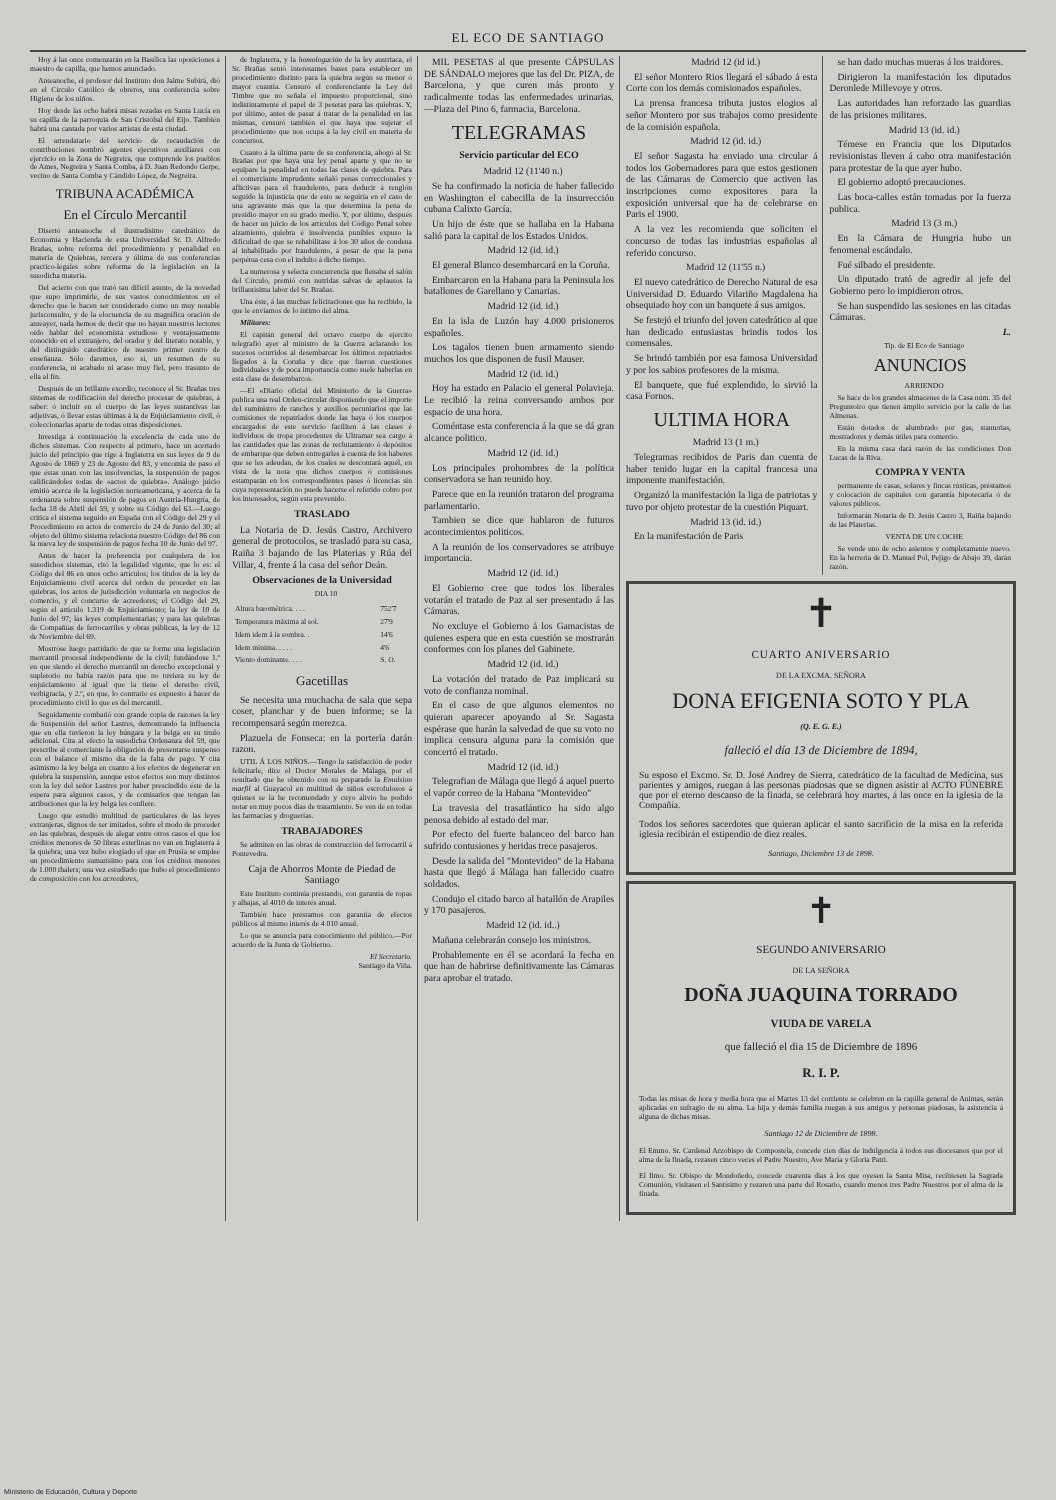EL ECO DE SANTIAGO
Hoy á las once comenzarán en la Basílica las oposiciones á maestro de capilla, que hemos anunciado.
Anteanoche, el profesor del Instituto don Jaime Subirá, dió en el Círculo Católico de obreros, una conferencia sobre Higiene de los niños.
Hoy desde las ocho habrá misas rezadas en Santa Lucía en su capilla de la parroquia de San Cristóbal del Eijo. También habrá una cantada por varios artistas de esta ciudad.
El arrendatario del servicio de recaudación de contribuciones nombró agentes ejecutivos auxiliares con ejercicio en la Zona de Negreira, que comprende los pueblos de Ames, Negreira y Santa Comba, á D. Juan Redondo Gerpe, vecino de Santa Comba y Cándido López, de Negreira.
TRIBUNA ACADÉMICA
En el Círculo Mercantil
Disertó anteanoche el ilustradísimo catedrático de Economía y Hacienda de esta Universidad Sr. D. Alfredo Brañas, sobre reforma del procedimiento y penalidad en materia de Quiebras, tercera y última de sus conferencias practico-legales sobre reforma de la legislación en la susodicha materia.
Del acierto con que trató tan difícil asunto, de la novedad que supo imprimirle, de sus vastos conocimientos en el derecho que le hacen ser considerado como un muy notable jurisconsulto, y de la elocuencia de su magnífica oración de anteayer, nada hemos de decir que no hayan nuestros lectores oído hablar del economista estudioso y ventajosamente conocido en el extranjero, del orador y del literato notable, y del distinguido catedrático de nuestro primer centro de enseñanza. Sólo daremos, eso sí, un resumen de su conferencia, ni acabado ni acaso muy fiel, pero trasunto de ella al fin.
Después de un brillante exordio, reconoce el Sr. Brañas tres sistemas de codificación del derecho procesar de quiebras, á saber: ó incluir en el cuerpo de las leyes sustantivas las adjetivas, ó llevar estas últimas á la de Enjuiciamiento civil, ó coleccionarlas aparte de todas otras disposiciones.
Investiga á continuación la excelencia de cada uno de dichos sistemas. Con respecto al primero, hace un acertado juicio del principio que rige á Inglaterra en sus leyes de 9 de Agosto de 1869 y 23 de Agosto del 83, y encomia de paso el que éstas unan con las insolvencias, la suspensión de pagos calificándoles todas de «actos de quiebra». Análogo juicio emitió acerca de la legislación norteamericana, y acerca de la ordenanza sobre suspensión de pagos en Austria-Hungría, de fecha 18 de Abril del 59, y sobre su Código del 63.—Luego critica el sistema seguido en España con el Código del 29 y el Procedimiento en actos de comercio de 24 de Junio del 30; al objeto del último sistema relaciona nuestro Código del 86 con la nueva ley de suspensión de pagos fecha 10 de Junio del 97.
Antes de hacer la preferencia por cualquiera de los susodichos sistemas, citó la legalidad vigente, que lo es: el Código del 86 en unos ocho artículos; los títulos de la ley de Enjuiciamiento civil acerca del orden de proceder en las quiebras, los actos de jurisdicción voluntaria en negocios de comercio, y el concurso de acreedores; el Código del 29, según el artículo 1.319 de Enjuiciamiento; la ley de 10 de Junio del 97; las leyes complementarias; y para las quiebras de Compañías de ferrocarriles y obras públicas, la ley de 12 de Noviembre del 69.
Mostróse luego partidario de que se forme una legislación mercantil procesal independiente de la civil; fundándose 1.º en que siendo el derecho mercantil un derecho excepcional y supletorio no había razón para que no tuviera su ley de enjuiciamiento al igual que la tiene el derecho civil, verbigracia, y 2.º, en que, lo contrario es expuesto á hacer de procedimiento civil lo que es del mercantil.
Seguidamente combatió con grande copia de razones la ley de Suspensión del señor Lastres, demostrando la influencia que en ella tuvieron la ley húngara y la belga en su título adicional. Cita al efecto la susodicha Ordenanza del 59, que prescribe al comerciante la obligación de presentarse suspenso con el balance el mismo día de la falta de pago. Y cita asimismo la ley belga en cuanto á los efectos de degenerar en quiebra la suspensión, aunque estos efectos son muy distintos con la ley del señor Lastres por haber prescindido éste de la espera para algunos casos, y de comisarios que tengan las atribuciones que la ley belga les confiere.
Luego que estudió multitud de particulares de las leyes extranjeras, dignos de ser imitados, sobre el modo de proceder en las quiebras, después de alegar entre otros casos el que los créditos menores de 50 libras esterlinas no van en Inglaterra á la quiebra; una vez hubo elogiado el que en Prusia se emplee un procedimiento sumarísimo para con los créditos menores de 1.000 thalers; una vez estudiado que hubo el procedimiento de composición con los acreedores,
de Inglaterra, y la homologación de la ley austriaca, el Sr. Brañas sentó interesantes bases para establecer un procedimiento distinto para la quiebra según su menor ó mayor cuantía. Censuró el conferenciante la Ley del Timbre que no señala el impuesto proporcional, sinó indistintamente el papel de 3 pesetas para las quiebras. Y, por último, antes de pasar á tratar de la penalidad en las mismas, censuró también el que haya que sujetar el procedimiento que nos ocupa á la ley civil en materia de concursos.
Cuanto á la última parte de su conferencia, abogó al Sr. Brañas por que haya una ley penal aparte y que no se equipare la penalidad en todas las clases de quiebra. Para el comerciante imprudente señaló penas correccionales y aflictivas para el fraudulento, para deducir á renglón seguido la injusticia que de esto se seguiría en el caso de una agravante más que la que determina la pena de presidio mayor en su grado medio. Y, por último, después de hacer un juicio de los artículos del Código Penal sobre alzamiento, quiebra é insolvencia punibles expuso la dificultad de que se rehabilitase á los 30 años de condena al inhabilitado por fraudulento, á pesar de que la pena perpétua cesa con el indulto á dicho tiempo.
La numerosa y selecta concurrencia que llenaba el salón del Círculo, premió con nutridas salvas de aplausos la brillantísima labor del Sr. Brañas.
Una éste, á las muchas felicitaciones que ha recibido, la que le enviamos de lo íntimo del alma.
Militares:
El capitán general del octavo cuerpo de ejercito telegrafió ayer al ministro de la Guerra aclarando los sucesos ocurridos al desembarcar los últimos repatriados llegados á la Coruña y dice que fueron cuestiones individuales y de poca importancia como suele haberlas en esta clase de desembarcos.
—El «Diario oficial del Ministerio de la Guerra» publica una real Orden-circular disponiendo que el importe del suministro de ranchos y auxilios pecuniarios que las comisiones de repatriados donde las haya ó los cuerpos encargados de este servicio faciliten á las clases é individuos de tropa procedentes de Ultramar sea cargo á las cantidades que las zonas de reclutamiento ó depósitos de embarque que deben entregarles á cuenta de los haberes que se les adeudan, de los cuales se descontará aquél, en vista de la nota que dichos cuerpos ó comisiones estamparán en los correspondientes pases ó licencias sin cuya representación no puede hacerse el referido cobro por los interesados, según esta prevenido.
TRASLADO
La Notaria de D. Jesús Castro, Archivero general de protocolos, se trasladó para su casa, Raiña 3 bajando de las Platerias y Rúa del Villar, 4, frente á la casa del señor Deán.
Observaciones de la Universidad
DIA 10
| Altura barométrica. . . . | 752'7 |
| Temperatura máxima al sol. | 27'9 |
| Idem idem á la sombra. . | 14'6 |
| Idem mínima. . . . . | 4'6 |
| Viento dominante. . . . | S. O. |
Gacetillas
Se necesita una muchacha de sala que sepa coser, planchar y de buen informe; se la recompensará según merezca.
Plazuela de Fonseca: en la portería darán razon.
UTIL Á LOS NIÑOS.—Tengo la satisfacción de poder felicitarle, dice el Doctor Morales de Málaga, por el resultado que he obtenido con su preparado la Emulsion marfil al Guayacol en multitud de niños escrofulosos á quienes se la he recomendado y cuyo alivio he podido notar en muy pocos dias de tratamiento. Se ven de en todas las farmacias y droguerías.
TRABAJADORES
Se admiten en las obras de construcción del ferrocarril á Pontevedra.
Caja de Ahorros Monte de Piedad de Santiago
Este Instituto continúa prestando, con garantía de ropas y alhajas, al 4010 de interés anual.
También hace préstamos con garantía de efectos públicos al mismo interés de 4 010 anual.
Lo que se anuncia para conocimiento del público.—Por acuerdo de la Junta de Gobierno.
El Secretario.
Santiago da Viña.
MIL PESETAS al que presente CÁPSULAS DE SÁNDALO mejores que las del Dr. PIZA, de Barcelona, y que curen más pronto y radicalmente todas las enfermedades urinarias. —Plaza del Pino 6, farmacia, Barcelona.
TELEGRAMAS
Servicio particular del ECO
Madrid 12 (11'40 n.)
Se ha confirmado la noticia de haber fallecido en Washington el cabecilla de la insurrección cubana Calixto García.
Un hijo de éste que se hallaba en la Habana salió para la capital de los Estados Unidos.
Madrid 12 (id. id.)
El general Blanco desembarcará en la Coruña.
Embarcaron en la Habana para la Peninsula los batallones de Garellano y Canarias.
Madrid 12 (id. id.)
En la isla de Luzón hay 4.000 prisioneros españoles.
Los tagalos tienen buen armamento siendo muchos los que disponen de fusil Mauser.
Madrid 12 (id. id.)
Hoy ha estado en Palacio el general Polavieja. Le recibió la reina conversando ambos por espacio de una hora.
Coméntase esta conferencia á la que se dá gran alcance politico.
Madrid 12 (id. id.)
Los principales prohombres de la política conservadora se han reunido hoy.
Parece que en la reunión trataron del programa parlamentario.
Tambien se dice que hablaron de futuros acontecimientos politicos.
A la reunión de los conservadores se atribuye importancia.
Madrid 12 (id. id.)
El Gobierno cree que todos los liberales votarán el tratado de Paz al ser presentado á las Cámaras.
No excluye el Gobierno á los Gamacistas de quienes espera que en esta cuestión se mostrarán conformes con los planes del Gabinete.
Madrid 12 (id. id.)
La votación del tratado de Paz implicará su voto de confianza nominal.
En el caso de que algunos elementos no quieran aparecer apoyando al Sr. Sagasta espérase que harán la salvedad de que su voto no implica censura alguna para la comisión que concertó el tratado.
Madrid 12 (id. id.)
Telegrafian de Málaga que llegó á aquel puerto el vapór correo de la Habana "Montevideo"
La travesia del trasatlántico ha sido algo penosa debido al estado del mar.
Por efecto del fuerte balanceo del barco han sufrido contusiones y heridas trece pasajeros.
Desde la salida del "Montevideo" de la Habana hasta que llegó á Málaga han fallecido cuatro soldados.
Condujo el citado barco al batallón de Arapiles y 170 pasajeros.
Madrid 12 (id. id..)
Mañana celebrarán consejo los ministros.
Probablemente en él se acordará la fecha en que han de habrirse definitivamente las Cámaras para aprobar el tratado.
Madrid 12 (id id.)
El señor Montero Rios llegará el sábado á esta Corte con los demás comisionados españoles.
La prensa francesa tributa justos elogios al señor Montero por sus trabajos como presidente de la comisión española.
Madrid 12 (id. id.)
El señor Sagasta ha enviado una circular á todos los Gobernadores para que estos gestionen de las Cámaras de Comercio que activen las inscripciones como expositores para la exposición universal que ha de celebrarse en Paris el 1900.
A la vez les recomienda que soliciten el concurso de todas las industrias españolas al referido concurso.
Madrid 12 (11'55 n.)
El nuevo catedrático de Derecho Natural de esa Universidad D. Eduardo Vilariño Magdalena ha obsequiado hoy con un banquete á sus amigos.
Se festejó el triunfo del joven catedrático al que han dedicado entusiastas brindis todos los comensales.
Se brindó también por esa famosa Universidad y por los sabios profesores de la misma.
El banquete, que fué explendido, lo sirvió la casa Fornos.
ULTIMA HORA
Madrid 13 (1 m.)
Telegramas recibidos de Paris dan cuenta de haber tenido lugar en la capital francesa una imponente manifestación.
Organizó la manifestación la liga de patriotas y tuvo por objeto protestar de la cuestión Piquart.
Madrid 13 (id. id.)
En la manifestación de Paris
se han dado muchas mueras á los traidores.
Dirigieron la manifestación los diputados Deronlede Millevoye y otros.
Las autoridades han reforzado las guardias de las prisiones militares.
Madrid 13 (id. id.)
Témese en Francia que los Diputados revisionistas lleven á cabo otra manifestación para protestar de la que ayer hubo.
El gobierno adoptó precauciones.
Las boca-calles están tomadas por la fuerza publica.
Madrid 13 (3 m.)
En la Cámara de Hungria hubo un fenomenal escándalo.
Fué silbado el presidente.
Un diputado trató de agredir al jefe del Gobierno pero lo impidieron otros.
Se han suspendido las sesiones en las citadas Cámaras.
L.
Tip. de El Eco de Santiago
ANUNCIOS
ARRIENDO
Se hace de los grandes almacenes de la Casa núm. 35 del Preguntoiro que tienen ámplio servicio por la calle de las Almenas.
Están dotados de alumbrado por gas, stanterias, mostradores y demás útiles para comercio.
En la misma casa dará razón de las condiciones Don Lucas de la Riva.
COMPRA Y VENTA
permanente de casas, solares y fincas rústicas, préstamos y colocación de capitales con garantía hipotecaria ó de valores públicos.
Informarán Notaria de D. Jesús Castro 3, Raiña bajando de las Platerias.
VENTA DE UN COCHE
Se vende uno de ocho asientos y completamente nuevo. En la herreria de D. Manuel Pol, Pejigo de Abajo 39, darán razón.
✝
CUARTO ANIVERSARIO
DE LA EXCMA. SEÑORA
DONA EFIGENIA SOTO Y PLA
(Q. E. G. E.)
falleció el día 13 de Diciembre de 1894,
Su esposo el Excmo. Sr. D. José Andrey de Sierra, catedrático de la facultad de Medicina, sus parientes y amigos, ruegan á las personas piadosas que se dignen asistir al ACTO FÚNEBRE que por el eterno descanso de la finada, se celebrará hoy martes, á las once en la iglesia de la Compañía.
Todos los señores sacerdotes que quieran aplicar el santo sacrificio de la misa en la referida iglesia recibirán el estipendio de diez reales.
Santiago, Diciembre 13 de 1898.
✝
SEGUNDO ANIVERSARIO
DE LA SEÑORA
DOÑA JUAQUINA TORRADO
VIUDA DE VARELA
que falleció el dia 15 de Diciembre de 1896
R. I. P.
Todas las misas de hora y media hora que el Martes 13 del corriente se celebren en la capilla general de Animas, serán aplicadas en sufragio de su alma. La hija y demás familia ruegan á sus amigos y personas piadosas, la asistencia á alguna de dichas misas.
Santiago 12 de Diciembre de 1898.
El Emmo. Sr. Cardenal Arzobispo de Compostela, concede cien dias de indulgencia á todos sus diocesanos que por el alma de la finada, rezasen cinco veces el Padre Nuestro, Ave María y Gloria Patri.
El Ilmo. Sr. Obispo de Mondoñedo, concede cuarenta dias á los que oyesen la Santa Misa, recibiesen la Sagrada Comunión, visitasen el Santísimo y rezaren una parte del Rosario, cuando menos tres Padre Nuestros por el alma de la finada.
Ministerio de Educación, Cultura y Deporte